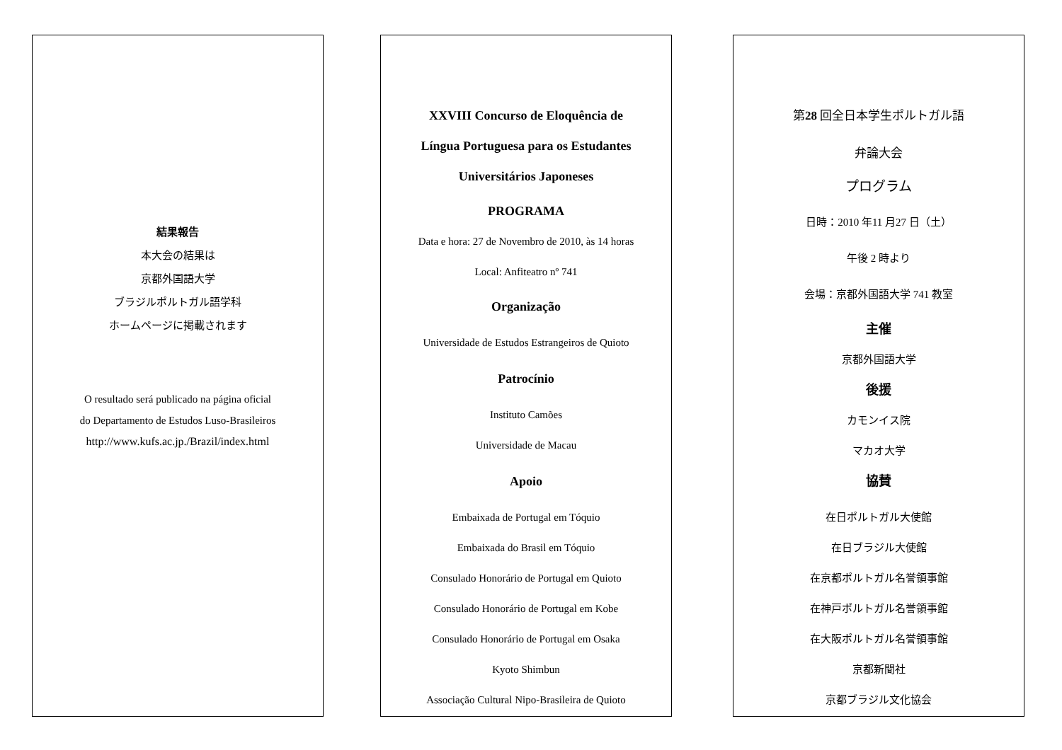結果報告
本大会の結果は
京都外国語大学
ブラジルポルトガル語学科
ホームページに掲載されます
O resultado será publicado na página oficial
do Departamento de Estudos Luso-Brasileiros
http://www.kufs.ac.jp./Brazil/index.html
XXVIII Concurso de Eloquência de
Língua Portuguesa para os Estudantes
Universitários Japoneses
PROGRAMA
Data e hora: 27 de Novembro de 2010, às 14 horas
Local: Anfiteatro nº 741
Organização
Universidade de Estudos Estrangeiros de Quioto
Patrocínio
Instituto Camões
Universidade de Macau
Apoio
Embaixada de Portugal em Tóquio
Embaixada do Brasil em Tóquio
Consulado Honorário de Portugal em Quioto
Consulado Honorário de Portugal em Kobe
Consulado Honorário de Portugal em Osaka
Kyoto Shimbun
Associação Cultural Nipo-Brasileira de Quioto
第28 回全日本学生ポルトガル語
弁論大会
プログラム
日時：2010 年11 月27 日（土）
午後 2 時より
会場：京都外国語大学 741 教室
主催
京都外国語大学
後援
カモンイス院
マカオ大学
協賛
在日ポルトガル大使館
在日ブラジル大使館
在京都ポルトガル名誉領事館
在神戸ポルトガル名誉領事館
在大阪ポルトガル名誉領事館
京都新聞社
京都ブラジル文化協会